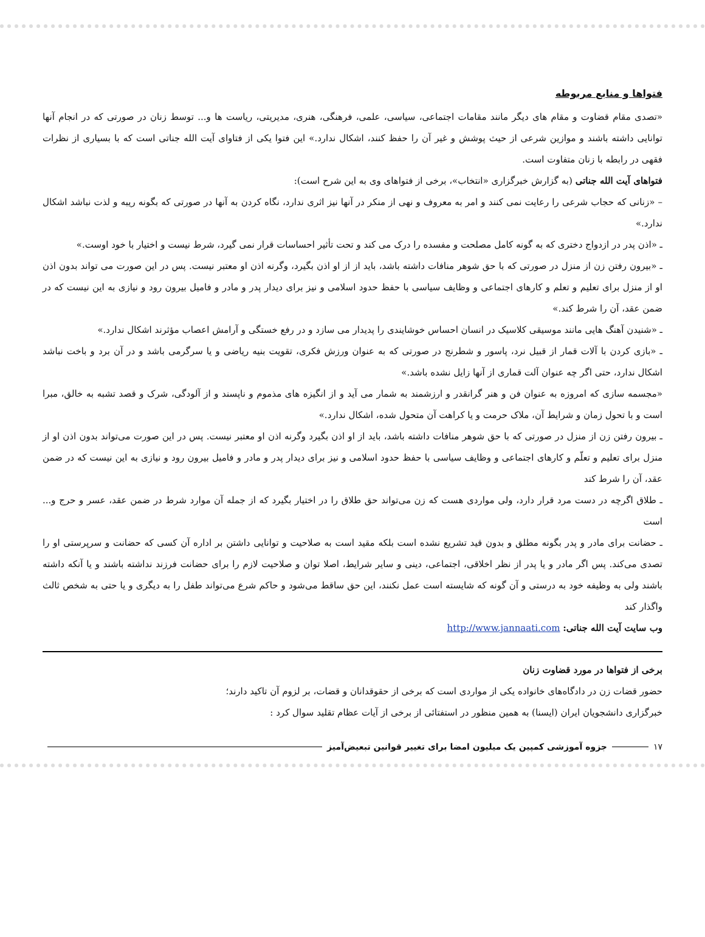فتواها و منابع مربوطه
«تصدی مقام قضاوت و مقام های دیگر مانند مقامات اجتماعی، سیاسی، علمی، فرهنگی، هنری، مدیریتی، ریاست ها و... توسط زنان در صورتی که در انجام آنها توانایی داشته باشند و موازین شرعی از حیث پوشش و غیر آن را حفظ کنند، اشکال ندارد.» این فتوا یکی از فتاوای آیت الله جناتی است که با بسیاری از نظرات فقهی در رابطه با زنان متفاوت است.
فتواهای آیت الله جناتی (به گزارش خبرگزاری «انتخاب»، برخی از فتواهای وی به این شرح است):
– «زنانی که حجاب شرعی را رعایت نمی کنند و امر به معروف و نهی از منکر در آنها نیز اثری ندارد، نگاه کردن به آنها در صورتی که بگونه ریبه و لذت نباشد اشکال ندارد.»
ـ «اذن پدر در ازدواج دختری که به گونه کامل مصلحت و مفسده را درک می کند و تحت تأثیر احساسات قرار نمی گیرد، شرط نیست و اختیار با خود اوست.»
ـ «بیرون رفتن زن از منزل در صورتی که با حق شوهر منافات داشته باشد، باید از از او اذن بگیرد، وگرنه اذن او معتبر نیست. پس در این صورت می تواند بدون اذن او از منزل برای تعلیم و تعلم و کارهای اجتماعی و وظایف سیاسی با حفظ حدود اسلامی و نیز برای دیدار پدر و مادر و فامیل بیرون رود و نیازی به این نیست که در ضمن عقد، آن را شرط کند.»
ـ «شنیدن آهنگ هایی مانند موسیقی کلاسیک در انسان احساس خوشایندی را پدیدار می سازد و در رفع خستگی و آرامش اعصاب مؤثرند اشکال ندارد.»
ـ «بازی کردن با آلات قمار از قبیل نرد، پاسور و شطرنج در صورتی که به عنوان ورزش فکری، تقویت بنیه ریاضی و یا سرگرمی باشد و در آن برد و باخت نباشد اشکال ندارد، حتی اگر چه عنوان آلت قماری از آنها زایل نشده باشد.»
«مجسمه سازی که امروزه به عنوان فن و هنر گرانقدر و ارزشمند به شمار می آید و از انگیزه های مذموم و ناپسند و از آلودگی، شرک و قصد تشبه به خالق، مبرا است و با تحول زمان و شرایط آن، ملاک حرمت و یا کراهت آن متحول شده، اشکال ندارد.»
ـ بیرون رفتن زن از منزل در صورتی که با حق شوهر منافات داشته باشد، باید از او اذن بگیرد وگرنه اذن او معتبر نیست. پس در این صورت می‌تواند بدون اذن او از منزل برای تعلیم و تعلّم و کارهای اجتماعی و وظایف سیاسی با حفظ حدود اسلامی و نیز برای دیدار پدر و مادر و فامیل بیرون رود و نیازی به این نیست که در ضمن عقد، آن را شرط کند
ـ طلاق اگرچه در دست مرد قرار دارد، ولی مواردی هست که زن می‌تواند حق طلاق را در اختیار بگیرد که از جمله آن موارد شرط در ضمن عقد، عسر و حرج و... است
ـ حضانت برای مادر و پدر بگونه مطلق و بدون قید تشریع نشده است بلکه مقید است به صلاحیت و توانایی داشتن بر اداره آن کسی که حضانت و سرپرستی او را تصدی می‌کند. پس اگر مادر و یا پدر از نظر اخلاقی، اجتماعی، دینی و سایر شرایط، اصلا توان و صلاحیت لازم را برای حضانت فرزند نداشته باشند و یا آنکه داشته باشند ولی به وظیفه خود به درستی و آن گونه که شایسته است عمل نکنند، این حق ساقط می‌شود و حاکم شرع می‌تواند طفل را به دیگری و یا حتی به شخص ثالث واگذار کند
وب سایت آیت الله جناتی: http://www.jannaati.com
برخی از فتواها در مورد قضاوت زنان
حضور قضات زن در دادگاه‌های خانواده یکی از مواردی است که برخی از حقوقدانان و قضات، بر لزوم آن تاکید دارند؛
خبرگزاری دانشجویان ایران (ایسنا) به همین منظور در استفتائی از برخی از آیات عظام تقلید سوال کرد :
۱۷ جزوه آموزشی کمپین یک میلیون امضا برای تغییر قوانین تبعیض‌آمیز